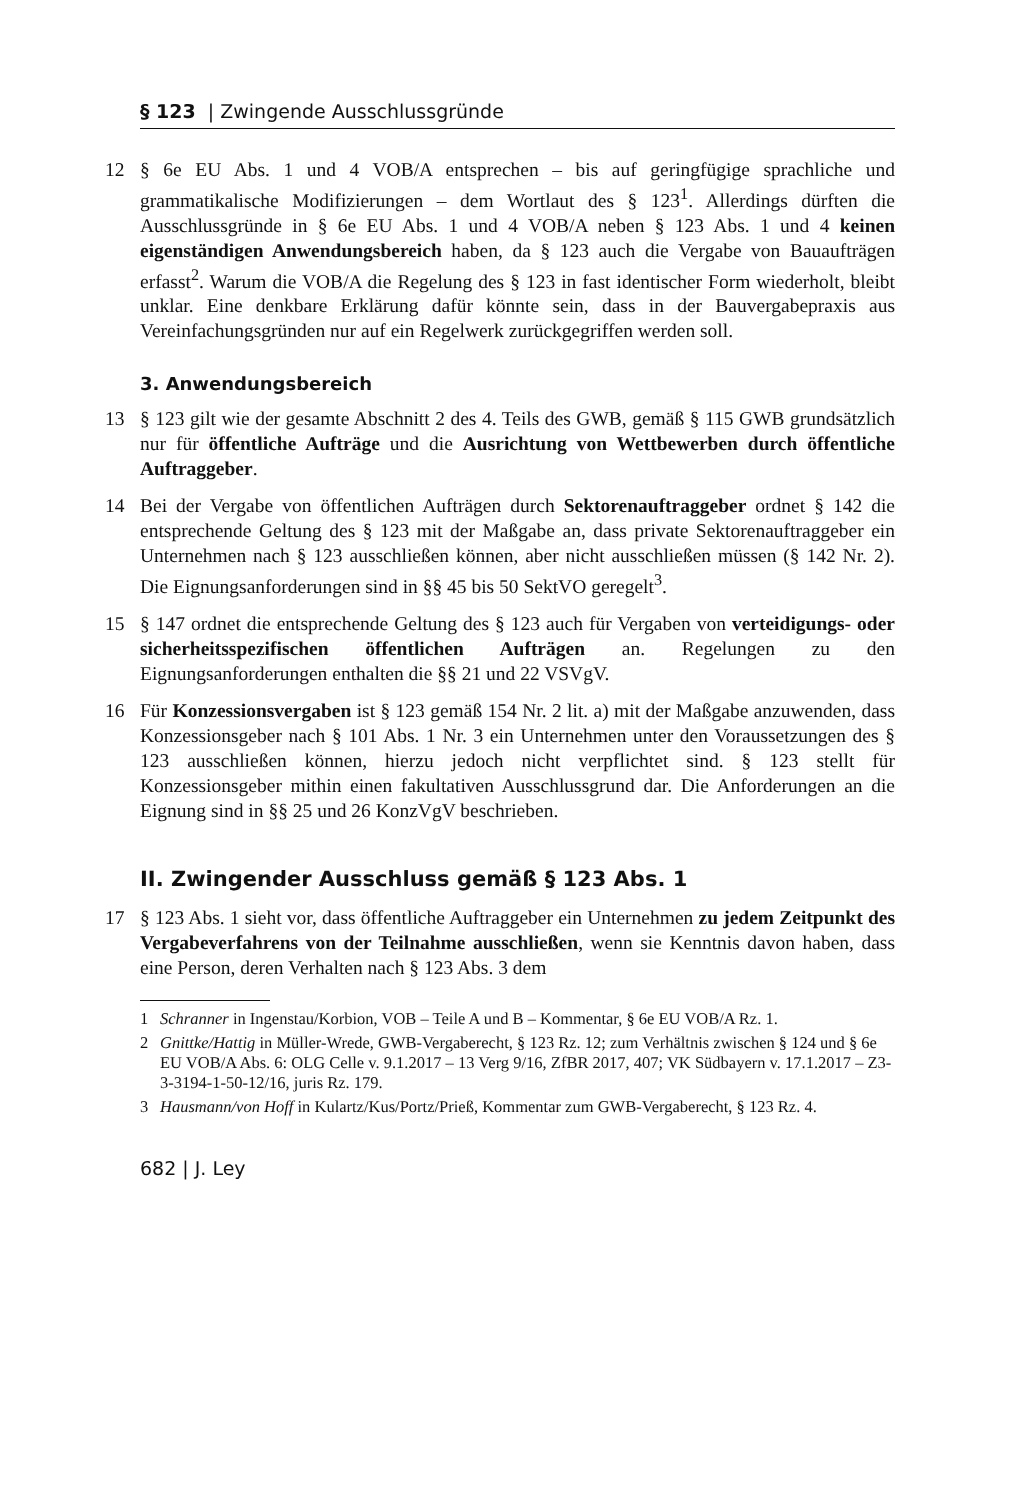§ 123 | Zwingende Ausschlussgründe
12 § 6e EU Abs. 1 und 4 VOB/A entsprechen – bis auf geringfügige sprachliche und grammatikalische Modifizierungen – dem Wortlaut des § 123<sup>1</sup>. Allerdings dürften die Ausschlussgründe in § 6e EU Abs. 1 und 4 VOB/A neben § 123 Abs. 1 und 4 keinen eigenständigen Anwendungsbereich haben, da § 123 auch die Vergabe von Bauaufträgen erfasst<sup>2</sup>. Warum die VOB/A die Regelung des § 123 in fast identischer Form wiederholt, bleibt unklar. Eine denkbare Erklärung dafür könnte sein, dass in der Bauvergabepraxis aus Vereinfachungsgründen nur auf ein Regelwerk zurückgegriffen werden soll.
3. Anwendungsbereich
13 § 123 gilt wie der gesamte Abschnitt 2 des 4. Teils des GWB, gemäß § 115 GWB grundsätzlich nur für öffentliche Aufträge und die Ausrichtung von Wettbewerben durch öffentliche Auftraggeber.
14 Bei der Vergabe von öffentlichen Aufträgen durch Sektorenauftraggeber ordnet § 142 die entsprechende Geltung des § 123 mit der Maßgabe an, dass private Sektorenauftraggeber ein Unternehmen nach § 123 ausschließen können, aber nicht ausschließen müssen (§ 142 Nr. 2). Die Eignungsanforderungen sind in §§ 45 bis 50 SektVO geregelt<sup>3</sup>.
15 § 147 ordnet die entsprechende Geltung des § 123 auch für Vergaben von verteidigungs- oder sicherheitsspezifischen öffentlichen Aufträgen an. Regelungen zu den Eignungsanforderungen enthalten die §§ 21 und 22 VSVgV.
16 Für Konzessionsvergaben ist § 123 gemäß 154 Nr. 2 lit. a) mit der Maßgabe anzuwenden, dass Konzessionsgeber nach § 101 Abs. 1 Nr. 3 ein Unternehmen unter den Voraussetzungen des § 123 ausschließen können, hierzu jedoch nicht verpflichtet sind. § 123 stellt für Konzessionsgeber mithin einen fakultativen Ausschlussgrund dar. Die Anforderungen an die Eignung sind in §§ 25 und 26 KonzVgV beschrieben.
II. Zwingender Ausschluss gemäß § 123 Abs. 1
17 § 123 Abs. 1 sieht vor, dass öffentliche Auftraggeber ein Unternehmen zu jedem Zeitpunkt des Vergabeverfahrens von der Teilnahme ausschließen, wenn sie Kenntnis davon haben, dass eine Person, deren Verhalten nach § 123 Abs. 3 dem
1 Schranner in Ingenstau/Korbion, VOB – Teile A und B – Kommentar, § 6e EU VOB/A Rz. 1.
2 Gnittke/Hattig in Müller-Wrede, GWB-Vergaberecht, § 123 Rz. 12; zum Verhältnis zwischen § 124 und § 6e EU VOB/A Abs. 6: OLG Celle v. 9.1.2017 – 13 Verg 9/16, ZfBR 2017, 407; VK Südbayern v. 17.1.2017 – Z3-3-3194-1-50-12/16, juris Rz. 179.
3 Hausmann/von Hoff in Kulartz/Kus/Portz/Prieß, Kommentar zum GWB-Vergaberecht, § 123 Rz. 4.
682 | J. Ley